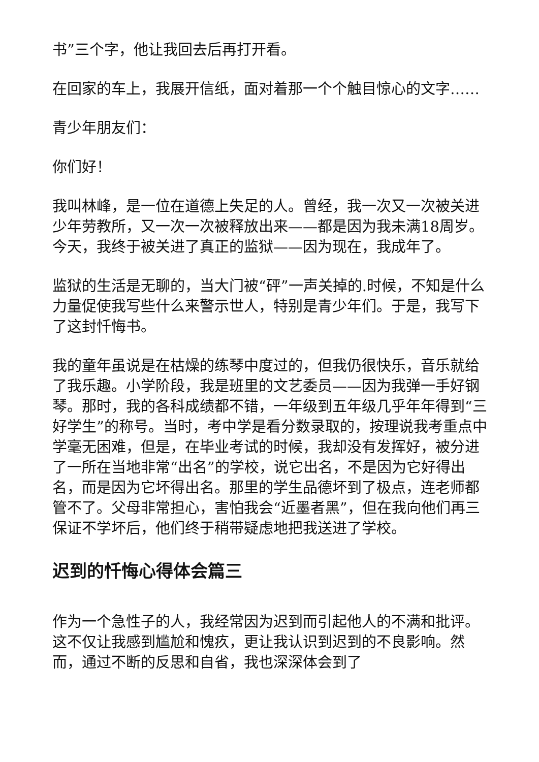书”三个字，他让我回去后再打开看。
在回家的车上，我展开信纸，面对着那一个个触目惊心的文字……
青少年朋友们：
你们好！
我叫林峰，是一位在道德上失足的人。曾经，我一次又一次被关进少年劳教所，又一次一次被释放出来——都是因为我未满18周岁。今天，我终于被关进了真正的监狱——因为现在，我成年了。
监狱的生活是无聊的，当大门被“砰”一声关掉的.时候，不知是什么力量促使我写些什么来警示世人，特别是青少年们。于是，我写下了这封忏悔书。
我的童年虽说是在枯燥的练琴中度过的，但我仍很快乐，音乐就给了我乐趣。小学阶段，我是班里的文艺委员——因为我弹一手好钢琴。那时，我的各科成绩都不错，一年级到五年级几乎年年得到“三好学生”的称号。当时，考中学是看分数录取的，按理说我考重点中学毫无困难，但是，在毕业考试的时候，我却没有发挥好，被分进了一所在当地非常“出名”的学校，说它出名，不是因为它好得出名，而是因为它坏得出名。那里的学生品德坏到了极点，连老师都管不了。父母非常担心，害怕我会“近墨者黑”，但在我向他们再三保证不学坏后，他们终于稍带疑虑地把我送进了学校。
迟到的忏悔心得体会篇三
作为一个急性子的人，我经常因为迟到而引起他人的不满和批评。这不仅让我感到尴尬和愧疚，更让我认识到迟到的不良影响。然而，通过不断的反思和自省，我也深深体会到了